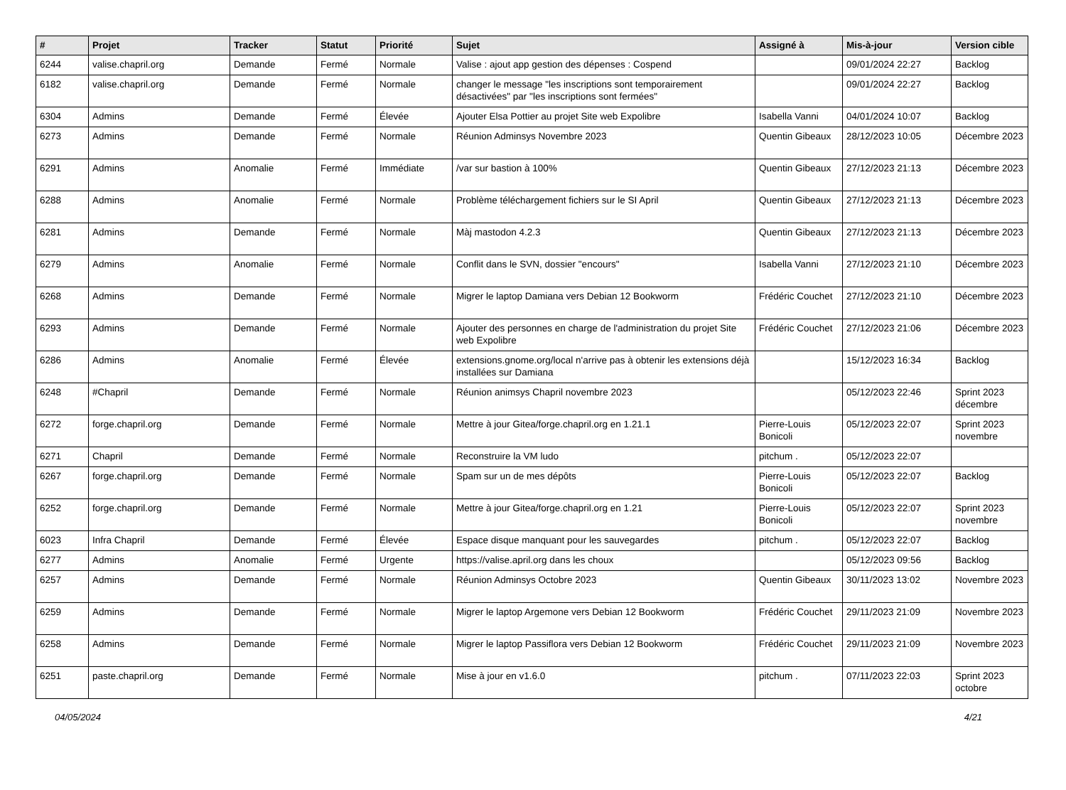| # | Projet | Tracker | Statut | Priorité | Sujet | Assigné à | Mis-à-jour | Version cible |
| --- | --- | --- | --- | --- | --- | --- | --- | --- |
| 6244 | valise.chapril.org | Demande | Fermé | Normale | Valise : ajout app gestion des dépenses : Cospend | | 09/01/2024 22:27 | Backlog |
| 6182 | valise.chapril.org | Demande | Fermé | Normale | changer le message "les inscriptions sont temporairement désactivées" par "les inscriptions sont fermées" | | 09/01/2024 22:27 | Backlog |
| 6304 | Admins | Demande | Fermé | Élevée | Ajouter Elsa Pottier au projet Site web Expolibre | Isabella Vanni | 04/01/2024 10:07 | Backlog |
| 6273 | Admins | Demande | Fermé | Normale | Réunion Adminsys Novembre 2023 | Quentin Gibeaux | 28/12/2023 10:05 | Décembre 2023 |
| 6291 | Admins | Anomalie | Fermé | Immédiate | /var sur bastion à 100% | Quentin Gibeaux | 27/12/2023 21:13 | Décembre 2023 |
| 6288 | Admins | Anomalie | Fermé | Normale | Problème téléchargement fichiers sur le SI April | Quentin Gibeaux | 27/12/2023 21:13 | Décembre 2023 |
| 6281 | Admins | Demande | Fermé | Normale | Màj mastodon 4.2.3 | Quentin Gibeaux | 27/12/2023 21:13 | Décembre 2023 |
| 6279 | Admins | Anomalie | Fermé | Normale | Conflit dans le SVN, dossier "encours" | Isabella Vanni | 27/12/2023 21:10 | Décembre 2023 |
| 6268 | Admins | Demande | Fermé | Normale | Migrer le laptop Damiana vers Debian 12 Bookworm | Frédéric Couchet | 27/12/2023 21:10 | Décembre 2023 |
| 6293 | Admins | Demande | Fermé | Normale | Ajouter des personnes en charge de l'administration du projet Site web Expolibre | Frédéric Couchet | 27/12/2023 21:06 | Décembre 2023 |
| 6286 | Admins | Anomalie | Fermé | Élevée | extensions.gnome.org/local n'arrive pas à obtenir les extensions déjà installées sur Damiana | | 15/12/2023 16:34 | Backlog |
| 6248 | #Chapril | Demande | Fermé | Normale | Réunion animsys Chapril novembre 2023 | | 05/12/2023 22:46 | Sprint 2023 décembre |
| 6272 | forge.chapril.org | Demande | Fermé | Normale | Mettre à jour Gitea/forge.chapril.org en 1.21.1 | Pierre-Louis Bonicoli | 05/12/2023 22:07 | Sprint 2023 novembre |
| 6271 | Chapril | Demande | Fermé | Normale | Reconstruire la VM ludo | pitchum . | 05/12/2023 22:07 | |
| 6267 | forge.chapril.org | Demande | Fermé | Normale | Spam sur un de mes dépôts | Pierre-Louis Bonicoli | 05/12/2023 22:07 | Backlog |
| 6252 | forge.chapril.org | Demande | Fermé | Normale | Mettre à jour Gitea/forge.chapril.org en 1.21 | Pierre-Louis Bonicoli | 05/12/2023 22:07 | Sprint 2023 novembre |
| 6023 | Infra Chapril | Demande | Fermé | Élevée | Espace disque manquant pour les sauvegardes | pitchum . | 05/12/2023 22:07 | Backlog |
| 6277 | Admins | Anomalie | Fermé | Urgente | https://valise.april.org dans les choux | | 05/12/2023 09:56 | Backlog |
| 6257 | Admins | Demande | Fermé | Normale | Réunion Adminsys Octobre 2023 | Quentin Gibeaux | 30/11/2023 13:02 | Novembre 2023 |
| 6259 | Admins | Demande | Fermé | Normale | Migrer le laptop Argemone vers Debian 12 Bookworm | Frédéric Couchet | 29/11/2023 21:09 | Novembre 2023 |
| 6258 | Admins | Demande | Fermé | Normale | Migrer le laptop Passiflora vers Debian 12 Bookworm | Frédéric Couchet | 29/11/2023 21:09 | Novembre 2023 |
| 6251 | paste.chapril.org | Demande | Fermé | Normale | Mise à jour en v1.6.0 | pitchum . | 07/11/2023 22:03 | Sprint 2023 octobre |
04/05/2024 4/21